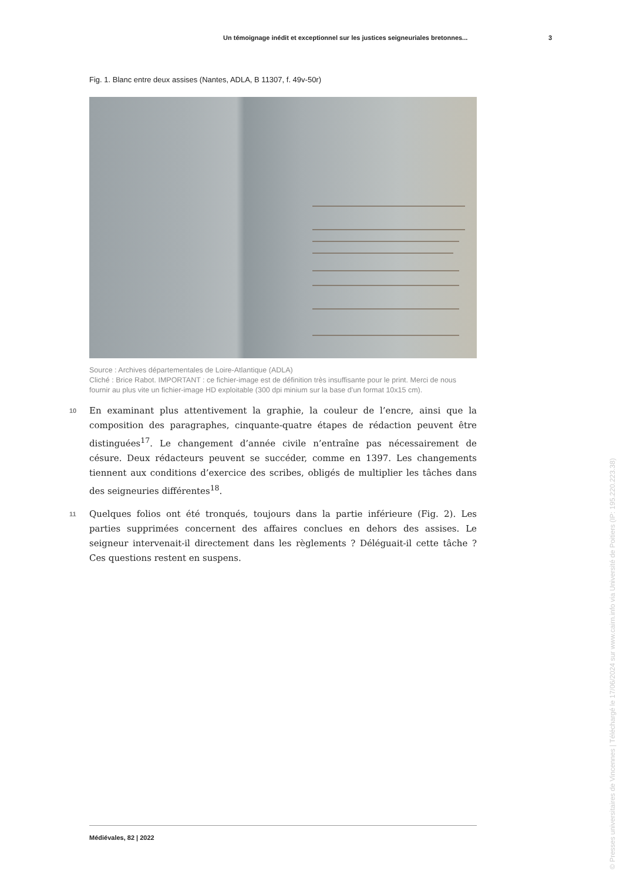Un témoignage inédit et exceptionnel sur les justices seigneuriales bretonnes... 3
Fig. 1. Blanc entre deux assises (Nantes, ADLA, B 11307, f. 49v-50r)
Source : Archives départementales de Loire-Atlantique (ADLA)
Cliché : Brice Rabot. IMPORTANT : ce fichier-image est de définition très insuffisante pour le print. Merci de nous fournir au plus vite un fichier-image HD exploitable (300 dpi minium sur la base d'un format 10x15 cm).
10 En examinant plus attentivement la graphie, la couleur de l’encre, ainsi que la composition des paragraphes, cinquante-quatre étapes de rédaction peuvent être distinguées<sup>17</sup>. Le changement d’année civile n’entraîne pas nécessairement de césure. Deux rédacteurs peuvent se succéder, comme en 1397. Les changements tiennent aux conditions d’exercice des scribes, obligés de multiplier les tâches dans des seigneuries différentes<sup>18</sup>.
11 Quelques folios ont été tronqués, toujours dans la partie inférieure (Fig. 2). Les parties supprimées concernent des affaires conclues en dehors des assises. Le seigneur intervenait-il directement dans les règlements ? Déléguait-il cette tâche ? Ces questions restent en suspens.
Médiévales, 82 | 2022
© Presses universitaires de Vincennes | Téléchargé le 17/06/2024 sur www.cairn.info via Université de Poitiers (IP: 195.220.223.38)